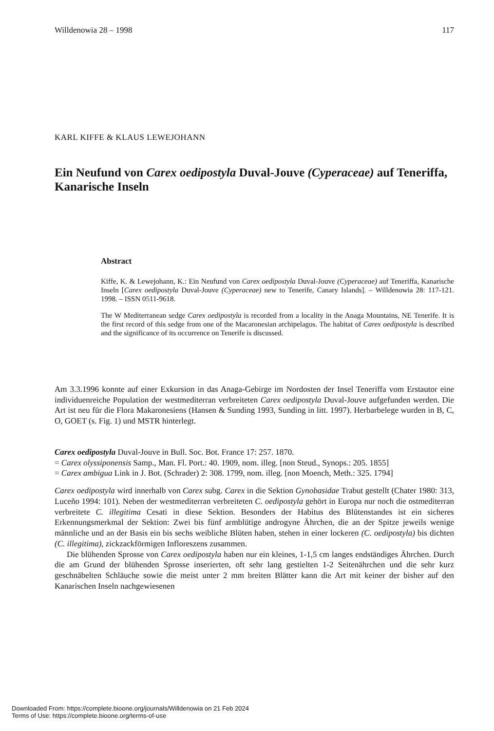Willdenowia 28 – 1998 117
KARL KIFFE & KLAUS LEWEJOHANN
Ein Neufund von Carex oedipostyla Duval-Jouve (Cyperaceae) auf Teneriffa, Kanarische Inseln
Abstract
Kiffe, K. & Lewejohann, K.: Ein Neufund von Carex oedipostyla Duval-Jouve (Cyperaceae) auf Teneriffa, Kanarische Inseln [Carex oedipostyla Duval-Jouve (Cyperaceae) new to Tenerife, Canary Islands]. – Willdenowia 28: 117-121. 1998. – ISSN 0511-9618.
The W Mediterranean sedge Carex oedipostyla is recorded from a locality in the Anaga Mountains, NE Tenerife. It is the first record of this sedge from one of the Macaronesian archipelagos. The habitat of Carex oedipostyla is described and the significance of its occurrence on Tenerife is discussed.
Am 3.3.1996 konnte auf einer Exkursion in das Anaga-Gebirge im Nordosten der Insel Teneriffa vom Erstautor eine individuenreiche Population der westmediterran verbreiteten Carex oedipostyla Duval-Jouve aufgefunden werden. Die Art ist neu für die Flora Makaronesiens (Hansen & Sunding 1993, Sunding in litt. 1997). Herbarbelege wurden in B, C, O, GOET (s. Fig. 1) und MSTR hinterlegt.
Carex oedipostyla Duval-Jouve in Bull. Soc. Bot. France 17: 257. 1870.
= Carex olyssiponensis Samp., Man. Fl. Port.: 40. 1909, nom. illeg. [non Steud., Synops.: 205. 1855]
= Carex ambigua Link in J. Bot. (Schrader) 2: 308. 1799, nom. illeg. [non Moench, Meth.: 325. 1794]
Carex oedipostyla wird innerhalb von Carex subg. Carex in die Sektion Gynobasidae Trabut gestellt (Chater 1980: 313, Luceño 1994: 101). Neben der westmediterran verbreiteten C. oedipostyla gehört in Europa nur noch die ostmediterran verbreitete C. illegitima Cesati in diese Sektion. Besonders der Habitus des Blütenstandes ist ein sicheres Erkennungsmerkmal der Sektion: Zwei bis fünf armblütige androgyne Ährchen, die an der Spitze jeweils wenige männliche und an der Basis ein bis sechs weibliche Blüten haben, stehen in einer lockeren (C. oedipostyla) bis dichten (C. illegitima), zickzackförmigen Infloreszens zusammen.
Die blühenden Sprosse von Carex oedipostyla haben nur ein kleines, 1-1,5 cm langes endständiges Ährchen. Durch die am Grund der blühenden Sprosse inserierten, oft sehr lang gestielten 1-2 Seitenährchen und die sehr kurz geschnäbelten Schläuche sowie die meist unter 2 mm breiten Blätter kann die Art mit keiner der bisher auf den Kanarischen Inseln nachgewiesenen
Downloaded From: https://complete.bioone.org/journals/Willdenowia on 21 Feb 2024
Terms of Use: https://complete.bioone.org/terms-of-use